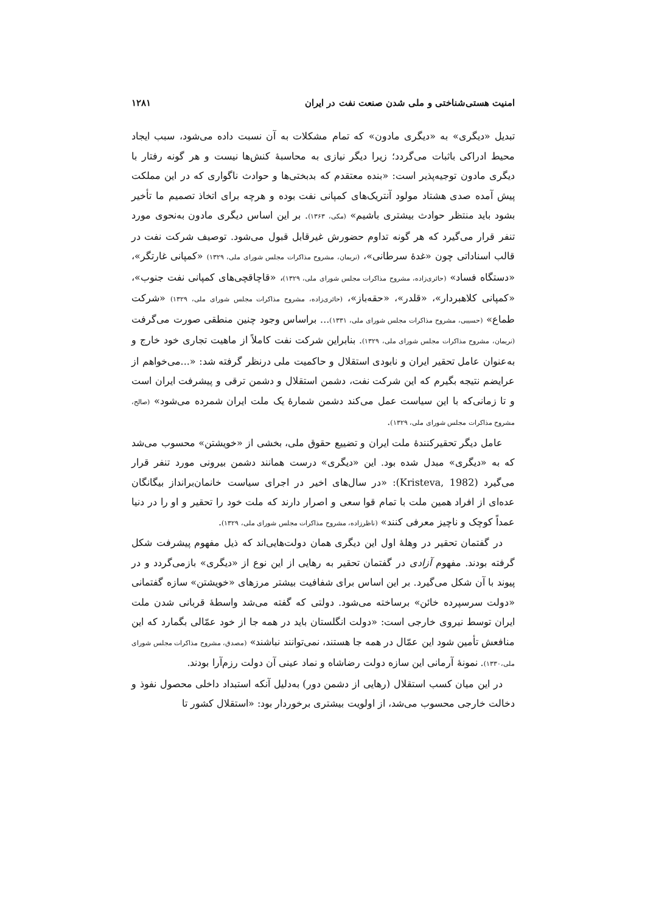امنیت هستی‌شناختی و ملی شدن صنعت نفت در ایران ۱۲۸۱
تبدیل «دیگری» به «دیگری مادون» که تمام مشکلات به آن نسبت داده می‌شود، سبب ایجاد محیط ادراکی باثبات می‌گردد؛ زیرا دیگر نیازی به محاسبهٔ کنش‌ها نیست و هر گونه رفتار با دیگری مادون توجیه‌پذیر است: «بنده معتقدم که بدبختی‌ها و حوادث ناگواری که در این مملکت پیش آمده صدی هشتاد مولود آنتریک‌های کمپانی نفت بوده و هرچه برای اتخاذ تصمیم ما تأخیر بشود باید منتظر حوادث بیشتری باشیم» (مکی، ۱۳۶۳). بر این اساس دیگری مادون به‌نحوی مورد تنفر قرار می‌گیرد که هر گونه تداوم حضورش غیرقابل قبول می‌شود. توصیف شرکت نفت در قالب اسناداتی چون «غدهٔ سرطانی»، (نریمان، مشروح مذاکرات مجلس شورای ملی، ۱۳۲۹) «کمپانی غارتگر»، «دستگاه فساد» (حائری‌زاده، مشروح مذاکرات مجلس شورای ملی، ۱۳۲۹)، «قاچاقچی‌های کمپانی نفت جنوب»، «کمپانی کلاهبردار»، «قلدر»، «حقه‌باز»، (حائری‌زاده، مشروح مذاکرات مجلس شورای ملی، ۱۳۲۹) «شرکت طماع» (حسیبی، مشروح مذاکرات مجلس شورای ملی، ۱۳۳۱)... براساس وجود چنین منطقی صورت می‌گرفت (نریمان، مشروح مذاکرات مجلس شورای ملی، ۱۳۲۹). بنابراین شرکت نفت کاملاً از ماهیت تجاری خود خارج و به‌عنوان عامل تحقیر ایران و نابودی استقلال و حاکمیت ملی درنظر گرفته شد: «...می‌خواهم از عرایضم نتیجه بگیرم که این شرکت نفت، دشمن استقلال و دشمن ترقی و پیشرفت ایران است و تا زمانی‌که با این سیاست عمل می‌کند دشمن شمارهٔ یک ملت ایران شمرده می‌شود» (صالح، مشروح مذاکرات مجلس شورای ملی، ۱۳۲۹).
عامل دیگر تحقیرکنندهٔ ملت ایران و تضییع حقوق ملی، بخشی از «خویشتن» محسوب می‌شد که به «دیگری» مبدل شده بود. این «دیگری» درست همانند دشمن بیرونی مورد تنفر قرار می‌گیرد (Kristeva, 1982): «در سال‌های اخیر در اجرای سیاست خانمان‌برانداز بیگانگان عده‌ای از افراد همین ملت با تمام قوا سعی و اصرار دارند که ملت خود را تحقیر و او را در دنیا عمداً کوچک و ناچیز معرفی کنند» (ناظرزاده، مشروح مذاکرات مجلس شورای ملی، ۱۳۲۹).
در گفتمان تحقیر در وهلهٔ اول این دیگری همان دولت‌هایی‌اند که ذیل مفهوم پیشرفت شکل گرفته بودند. مفهوم آزادی در گفتمان تحقیر به رهایی از این نوع از «دیگری» بازمی‌گردد و در پیوند با آن شکل می‌گیرد. بر این اساس برای شفافیت بیشتر مرزهای «خویشتن» سازه گفتمانی «دولت سرسپرده خائن» برساخته می‌شود. دولتی که گفته می‌شد واسطهٔ قربانی شدن ملت ایران توسط نیروی خارجی است: «دولت انگلستان باید در همه جا از خود عمّالی بگمارد که این منافعش تأمین شود این عمّال در همه جا هستند، نمی‌توانند نباشند» (مصدق، مشروح مذاکرات مجلس شورای ملی،۱۳۳۰). نمونهٔ آرمانی این سازه دولت رضاشاه و نماد عینی آن دولت رزم‌آرا بودند.
در این میان کسب استقلال (رهایی از دشمن دور) به‌دلیل آنکه استبداد داخلی محصول نفوذ و دخالت خارجی محسوب می‌شد، از اولویت بیشتری برخوردار بود: «استقلال کشور تا